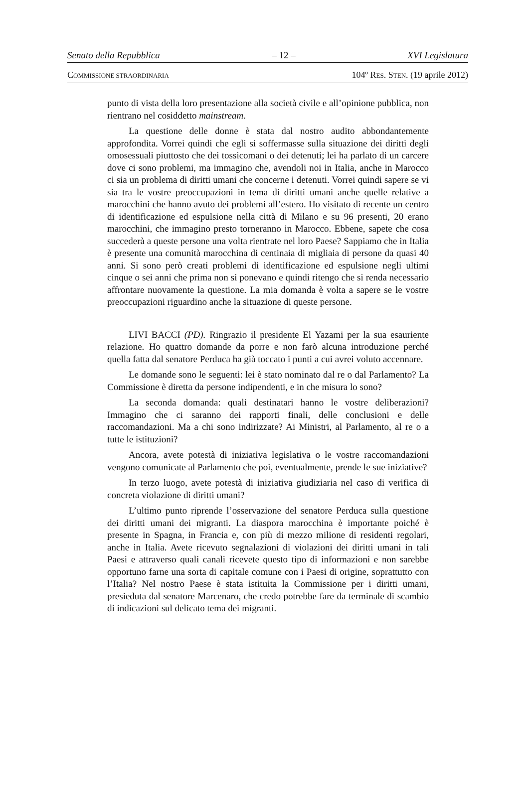Senato della Repubblica – 12 – XVI Legislatura
COMMISSIONE STRAORDINARIA 104º RES. STEN. (19 aprile 2012)
punto di vista della loro presentazione alla società civile e all’opinione pubblica, non rientrano nel cosiddetto mainstream.
La questione delle donne è stata dal nostro audito abbondantemente approfondita. Vorrei quindi che egli si soffermasse sulla situazione dei diritti degli omosessuali piuttosto che dei tossicomani o dei detenuti; lei ha parlato di un carcere dove ci sono problemi, ma immagino che, avendoli noi in Italia, anche in Marocco ci sia un problema di diritti umani che concerne i detenuti. Vorrei quindi sapere se vi sia tra le vostre preoccupazioni in tema di diritti umani anche quelle relative a marocchini che hanno avuto dei problemi all’estero. Ho visitato di recente un centro di identificazione ed espulsione nella città di Milano e su 96 presenti, 20 erano marocchini, che immagino presto torneranno in Marocco. Ebbene, sapete che cosa succederà a queste persone una volta rientrate nel loro Paese? Sappiamo che in Italia è presente una comunità marocchina di centinaia di migliaia di persone da quasi 40 anni. Si sono però creati problemi di identificazione ed espulsione negli ultimi cinque o sei anni che prima non si ponevano e quindi ritengo che si renda necessario affrontare nuovamente la questione. La mia domanda è volta a sapere se le vostre preoccupazioni riguardino anche la situazione di queste persone.
LIVI BACCI (PD). Ringrazio il presidente El Yazami per la sua esauriente relazione. Ho quattro domande da porre e non farò alcuna introduzione perché quella fatta dal senatore Perduca ha già toccato i punti a cui avrei voluto accennare.
Le domande sono le seguenti: lei è stato nominato dal re o dal Parlamento? La Commissione è diretta da persone indipendenti, e in che misura lo sono?
La seconda domanda: quali destinatari hanno le vostre deliberazioni? Immagino che ci saranno dei rapporti finali, delle conclusioni e delle raccomandazioni. Ma a chi sono indirizzate? Ai Ministri, al Parlamento, al re o a tutte le istituzioni?
Ancora, avete potestà di iniziativa legislativa o le vostre raccomandazioni vengono comunicate al Parlamento che poi, eventualmente, prende le sue iniziative?
In terzo luogo, avete potestà di iniziativa giudiziaria nel caso di verifica di concreta violazione di diritti umani?
L’ultimo punto riprende l’osservazione del senatore Perduca sulla questione dei diritti umani dei migranti. La diaspora marocchina è importante poiché è presente in Spagna, in Francia e, con più di mezzo milione di residenti regolari, anche in Italia. Avete ricevuto segnalazioni di violazioni dei diritti umani in tali Paesi e attraverso quali canali ricevete questo tipo di informazioni e non sarebbe opportuno farne una sorta di capitale comune con i Paesi di origine, soprattutto con l’Italia? Nel nostro Paese è stata istituita la Commissione per i diritti umani, presieduta dal senatore Marcenaro, che credo potrebbe fare da terminale di scambio di indicazioni sul delicato tema dei migranti.